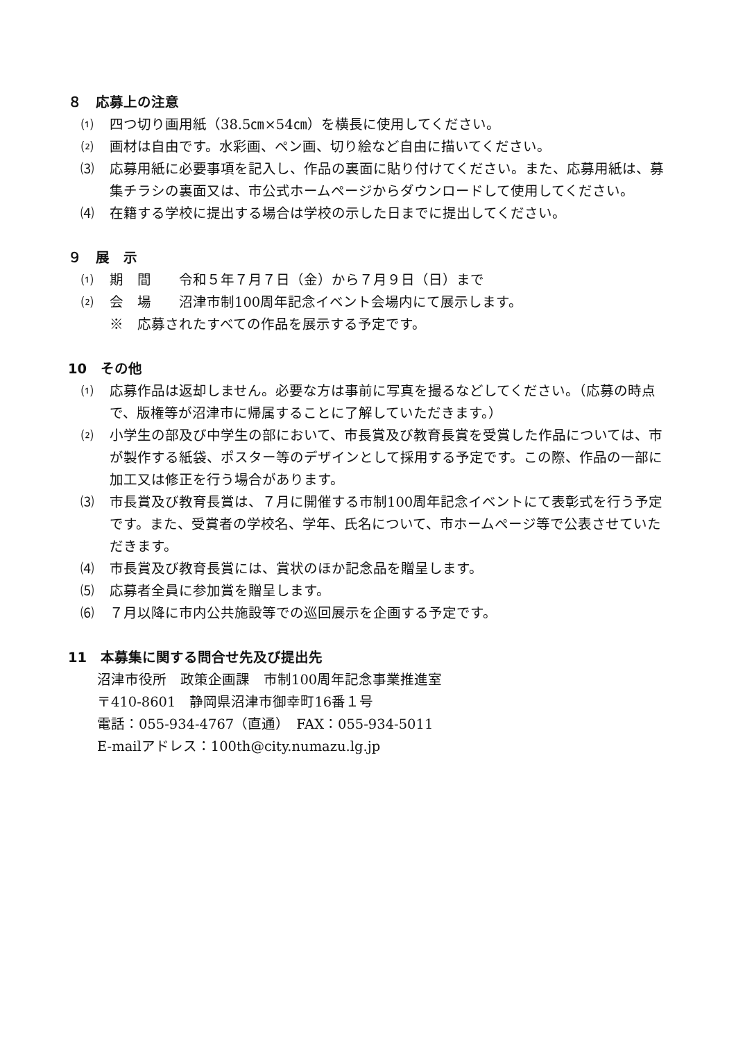８　応募上の注意
⑴ 四つ切り画用紙（38.5㎝×54㎝）を横長に使用してください。
⑵ 画材は自由です。水彩画、ペン画、切り絵など自由に描いてください。
⑶ 応募用紙に必要事項を記入し、作品の裏面に貼り付けてください。また、応募用紙は、募集チラシの裏面又は、市公式ホームページからダウンロードして使用してください。
⑷ 在籍する学校に提出する場合は学校の示した日までに提出してください。
９　展　示
⑴ 期　間　　令和５年７月７日（金）から７月９日（日）まで
⑵ 会　場　　沼津市制100周年記念イベント会場内にて展示します。
※　応募されたすべての作品を展示する予定です。
10　その他
⑴ 応募作品は返却しません。必要な方は事前に写真を撮るなどしてください。（応募の時点で、版権等が沼津市に帰属することに了解していただきます。）
⑵ 小学生の部及び中学生の部において、市長賞及び教育長賞を受賞した作品については、市が製作する紙袋、ポスター等のデザインとして採用する予定です。この際、作品の一部に加工又は修正を行う場合があります。
⑶ 市長賞及び教育長賞は、７月に開催する市制100周年記念イベントにて表彰式を行う予定です。また、受賞者の学校名、学年、氏名について、市ホームページ等で公表させていただきます。
⑷ 市長賞及び教育長賞には、賞状のほか記念品を贈呈します。
⑸ 応募者全員に参加賞を贈呈します。
⑹ ７月以降に市内公共施設等での巡回展示を企画する予定です。
11　本募集に関する問合せ先及び提出先
沼津市役所　政策企画課　市制100周年記念事業推進室
〒410-8601　静岡県沼津市御幸町16番１号
電話：055-934-4767（直通）　FAX：055-934-5011
E-mailアドレス：100th@city.numazu.lg.jp